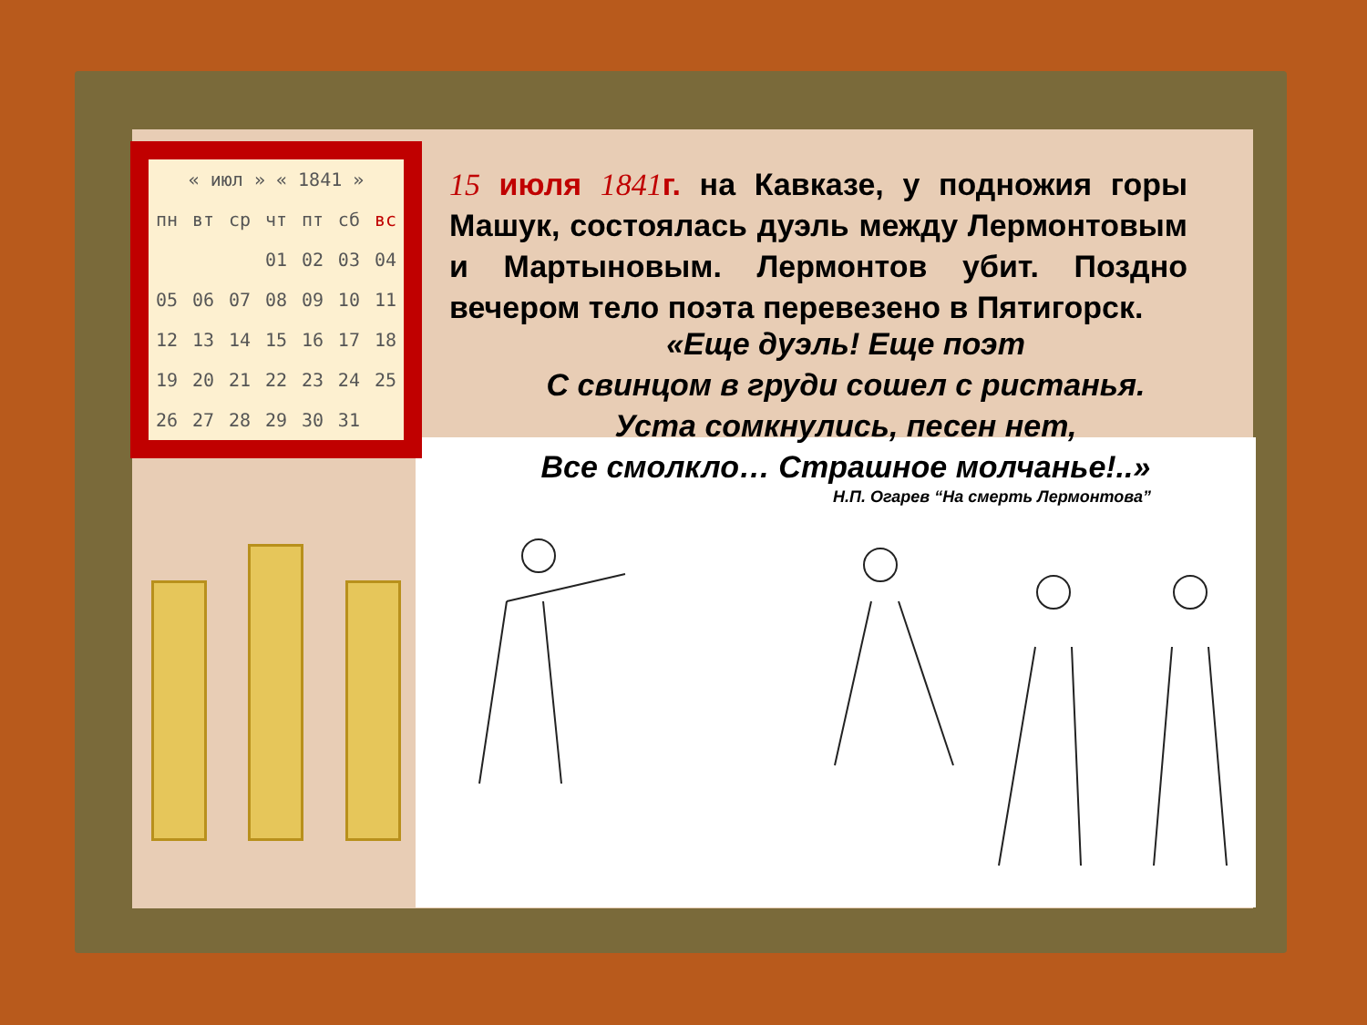| « июл » « 1841 » | | | | | | |
| пн | вт | ср | чт | пт | сб | вс |
| | | | 01 | 02 | 03 | 04 |
| 05 | 06 | 07 | 08 | 09 | 10 | 11 |
| 12 | 13 | 14 | 15 | 16 | 17 | 18 |
| 19 | 20 | 21 | 22 | 23 | 24 | 25 |
| 26 | 27 | 28 | 29 | 30 | 31 | |
15 июля 1841г. на Кавказе, у подножия горы Машук, состоялась дуэль между Лермонтовым и Мартыновым. Лермонтов убит. Поздно вечером тело поэта перевезено в Пятигорск.
«Еще дуэль! Еще поэт
С свинцом в груди сошел с ристанья.
Уста сомкнулись, песен нет,
Все смолкло… Страшное молчанье!..»
Н.П. Огарев “На смерть Лермонтова”